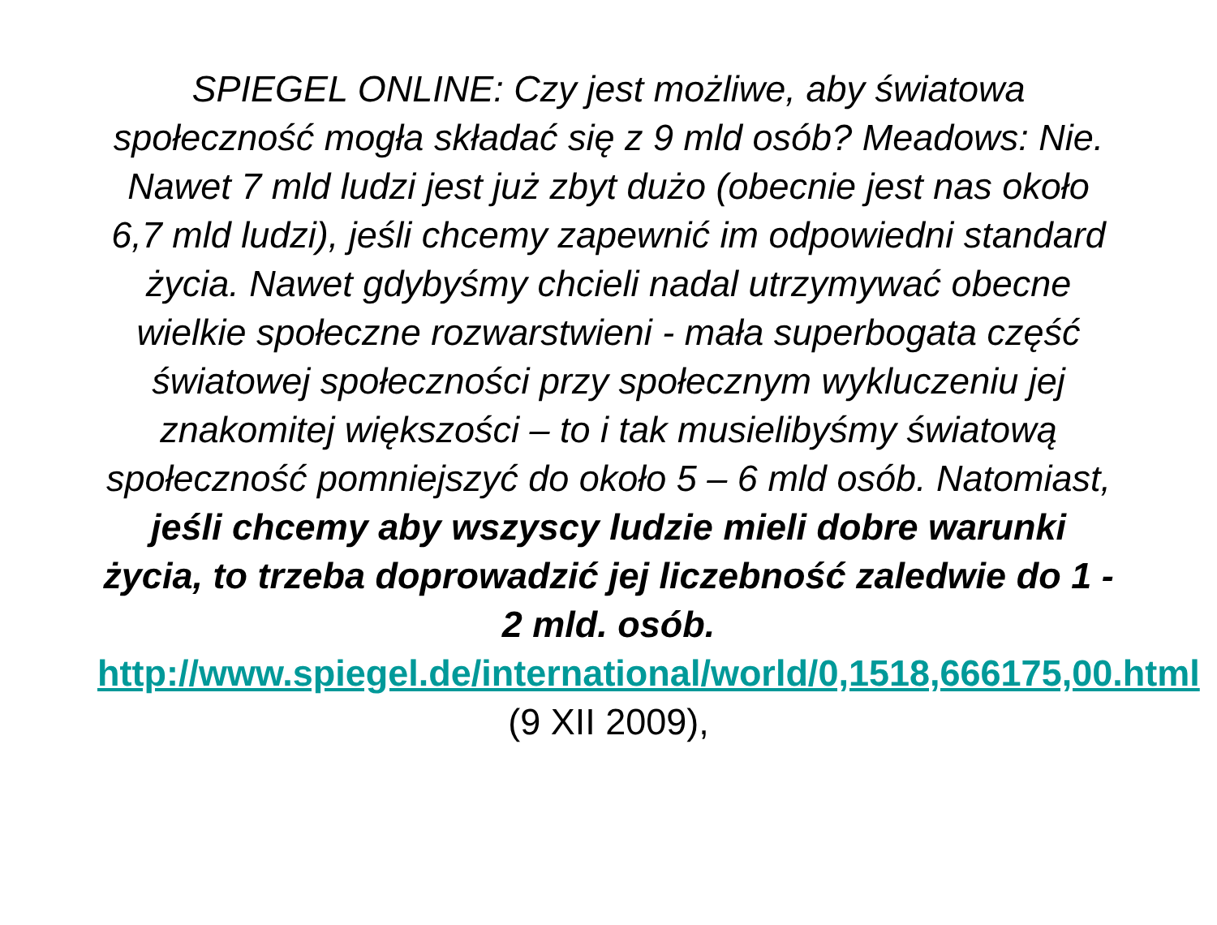SPIEGEL ONLINE: Czy jest możliwe, aby światowa społeczność mogła składać się z 9 mld osób? Meadows: Nie. Nawet 7 mld ludzi jest już zbyt dużo (obecnie jest nas około 6,7 mld ludzi), jeśli chcemy zapewnić im odpowiedni standard życia. Nawet gdybyśmy chcieli nadal utrzymywać obecne wielkie społeczne rozwarstwieni - mała superbogata część światowej społeczności przy społecznym wykluczeniu jej znakomitej większości – to i tak musielibyśmy światową społeczność pomniejszyć do około 5 – 6 mld osób. Natomiast, jeśli chcemy aby wszyscy ludzie mieli dobre warunki życia, to trzeba doprowadzić jej liczebność zaledwie do 1 - 2 mld. osób.
http://www.spiegel.de/international/world/0,1518,666175,00.html (9 XII 2009),